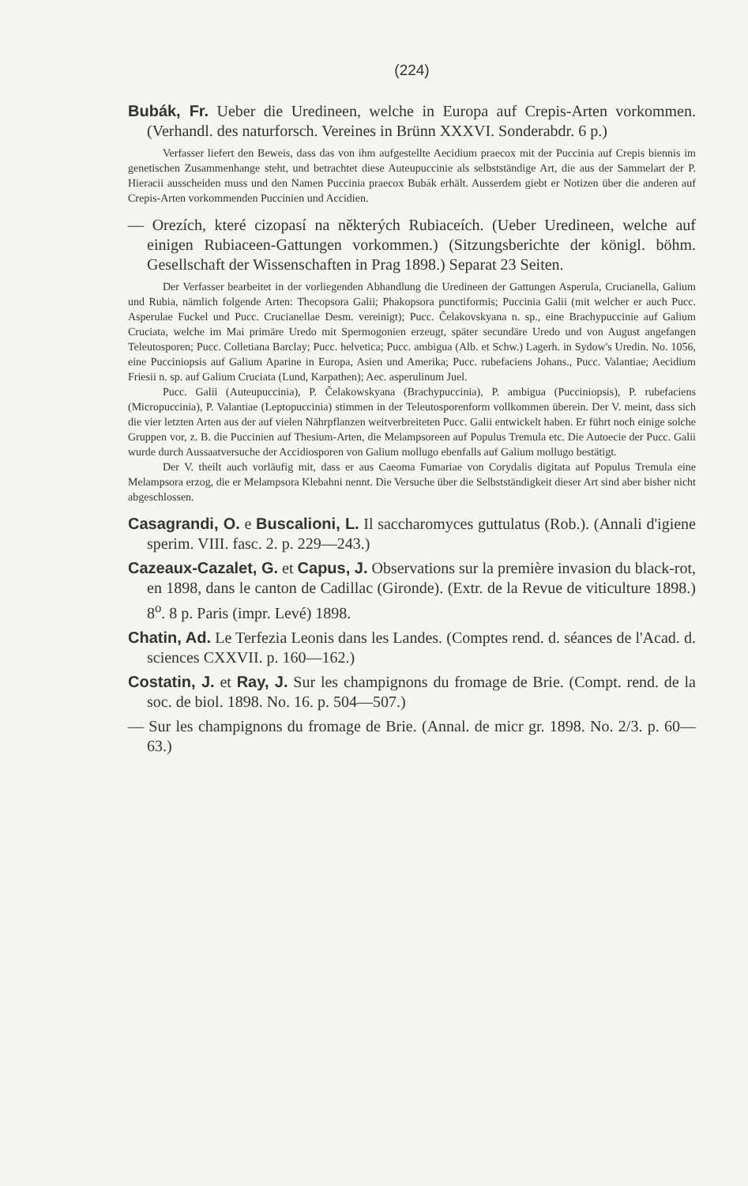(224)
Bubák, Fr. Ueber die Uredineen, welche in Europa auf Crepis-Arten vorkommen. (Verhandl. des naturforsch. Vereines in Brünn XXXVI. Sonderabdr. 6 p.)
Verfasser liefert den Beweis, dass das von ihm aufgestellte Aecidium praecox mit der Puccinia auf Crepis biennis im genetischen Zusammenhange steht, und betrachtet diese Auteupuccinie als selbstständige Art, die aus der Sammelart der P. Hieracii ausscheiden muss und den Namen Puccinia praecox Bubák erhält. Ausserdem giebt er Notizen über die anderen auf Crepis-Arten vorkommenden Puccinien und Accidien.
— Orezích, které cizopasí na některých Rubiaceích. (Ueber Uredineen, welche auf einigen Rubiaceen-Gattungen vorkommen.) (Sitzungsberichte der königl. böhm. Gesellschaft der Wissenschaften in Prag 1898.) Separat 23 Seiten.
Der Verfasser bearbeitet in der vorliegenden Abhandlung die Uredineen der Gattungen Asperula, Crucianella, Galium und Rubia, nämlich folgende Arten: Thecopsora Galii; Phakopsora punctiformis; Puccinia Galii (mit welcher er auch Pucc. Asperulae Fuckel und Pucc. Crucianellae Desm. vereinigt); Pucc. Čelakovskyana n. sp., eine Brachypuccinie auf Galium Cruciata, welche im Mai primäre Uredo mit Spermogonien erzeugt, später secundäre Uredo und von August angefangen Teleutosporen; Pucc. Colletiana Barclay; Pucc. helvetica; Pucc. ambigua (Alb. et Schw.) Lagerh. in Sydow's Uredin. No. 1056, eine Pucciniopsis auf Galium Aparine in Europa, Asien und Amerika; Pucc. rubefaciens Johans., Pucc. Valantiae; Aecidium Friesii n. sp. auf Galium Cruciata (Lund, Karpathen); Aec. asperulinum Juel.
Pucc. Galii (Auteupuccinia), P. Čelakowskyana (Brachypuccinia), P. ambigua (Pucciniopsis), P. rubefaciens (Micropuccinia), P. Valantiae (Leptopuccinia) stimmen in der Teleutosporenform vollkommen überein. Der V. meint, dass sich die vier letzten Arten aus der auf vielen Nährpflanzen weitverbreiteten Pucc. Galii entwickelt haben. Er führt noch einige solche Gruppen vor, z. B. die Puccinien auf Thesium-Arten, die Melampsoreen auf Populus Tremula etc. Die Autoecie der Pucc. Galii wurde durch Aussaatversuche der Accidiosporen von Galium mollugo ebenfalls auf Galium mollugo bestätigt.
Der V. theilt auch vorläufig mit, dass er aus Caeoma Fumariae von Corydalis digitata auf Populus Tremula eine Melampsora erzog, die er Melampsora Klebahni nennt. Die Versuche über die Selbstständigkeit dieser Art sind aber bisher nicht abgeschlossen.
Casagrandi, O. e Buscalioni, L. Il saccharomyces guttulatus (Rob.). (Annali d'igiene sperim. VIII. fasc. 2. p. 229—243.)
Cazeaux-Cazalet, G. et Capus, J. Observations sur la première invasion du black-rot, en 1898, dans le canton de Cadillac (Gironde). (Extr. de la Revue de viticulture 1898.) 8<sup>o</sup>. 8 p. Paris (impr. Levé) 1898.
Chatin, Ad. Le Terfezia Leonis dans les Landes. (Comptes rend. d. séances de l'Acad. d. sciences CXXVII. p. 160—162.)
Costatin, J. et Ray, J. Sur les champignons du fromage de Brie. (Compt. rend. de la soc. de biol. 1898. No. 16. p. 504—507.)
— Sur les champignons du fromage de Brie. (Annal. de micr gr. 1898. No. 2/3. p. 60—63.)